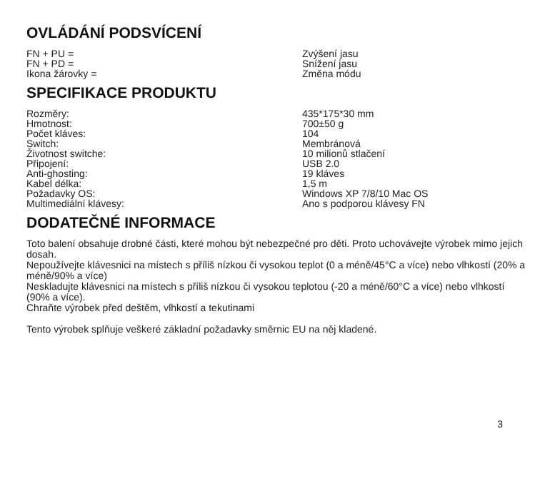OVLÁDÁNÍ PODSVÍCENÍ
| FN + PU = | Zvýšení jasu |
| FN + PD = | Snížení jasu |
| Ikona žárovky = | Změna módu |
SPECIFIKACE PRODUKTU
| Rozměry: | 435*175*30 mm |
| Hmotnost: | 700±50 g |
| Počet kláves: | 104 |
| Switch: | Membránová |
| Životnost switche: | 10 milionů stlačení |
| Připojení: | USB 2.0 |
| Anti-ghosting: | 19 kláves |
| Kabel délka: | 1,5 m |
| Požadavky OS: | Windows XP 7/8/10 Mac OS |
| Multimediální klávesy: | Ano s podporou klávesy FN |
DODATEČNÉ INFORMACE
Toto balení obsahuje drobné části, které mohou být nebezpečné pro děti. Proto uchovávejte výrobek mimo jejich dosah.
Nepoužívejte klávesnici na místech s příliš nízkou či vysokou teplot (0 a méně/45°C a více) nebo vlhkostí (20% a méně/90% a více)
Neskladujte klávesnici na místech s příliš nízkou či vysokou teplotou (-20 a méně/60°C a více) nebo vlhkostí (90% a více).
Chraňte výrobek před deštěm, vlhkostí a tekutinami
Tento výrobek splňuje veškeré základní požadavky směrnic EU na něj kladené.
3